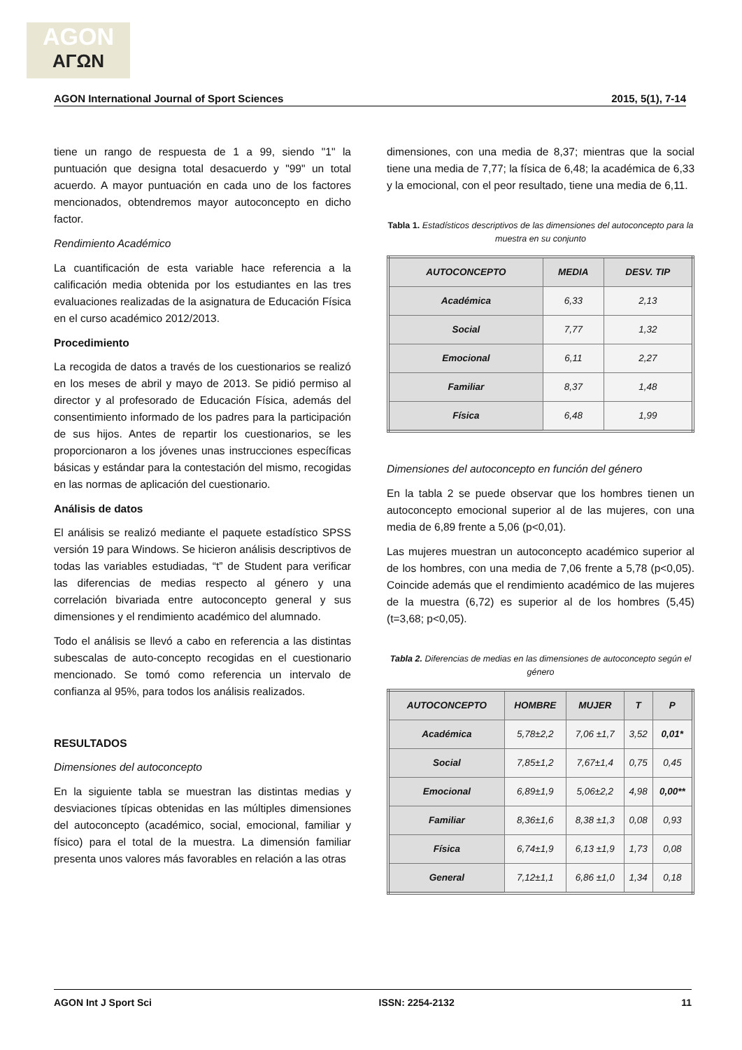AGON
ΑΓΩΝ
AGON International Journal of Sport Sciences 2015, 5(1), 7-14
tiene un rango de respuesta de 1 a 99, siendo "1" la puntuación que designa total desacuerdo y "99" un total acuerdo. A mayor puntuación en cada uno de los factores mencionados, obtendremos mayor autoconcepto en dicho factor.
Rendimiento Académico
La cuantificación de esta variable hace referencia a la calificación media obtenida por los estudiantes en las tres evaluaciones realizadas de la asignatura de Educación Física en el curso académico 2012/2013.
Procedimiento
La recogida de datos a través de los cuestionarios se realizó en los meses de abril y mayo de 2013. Se pidió permiso al director y al profesorado de Educación Física, además del consentimiento informado de los padres para la participación de sus hijos. Antes de repartir los cuestionarios, se les proporcionaron a los jóvenes unas instrucciones específicas básicas y estándar para la contestación del mismo, recogidas en las normas de aplicación del cuestionario.
Análisis de datos
El análisis se realizó mediante el paquete estadístico SPSS versión 19 para Windows. Se hicieron análisis descriptivos de todas las variables estudiadas, “t” de Student para verificar las diferencias de medias respecto al género y una correlación bivariada entre autoconcepto general y sus dimensiones y el rendimiento académico del alumnado.
Todo el análisis se llevó a cabo en referencia a las distintas subescalas de auto-concepto recogidas en el cuestionario mencionado. Se tomó como referencia un intervalo de confianza al 95%, para todos los análisis realizados.
RESULTADOS
Dimensiones del autoconcepto
En la siguiente tabla se muestran las distintas medias y desviaciones típicas obtenidas en las múltiples dimensiones del autoconcepto (académico, social, emocional, familiar y físico) para el total de la muestra. La dimensión familiar presenta unos valores más favorables en relación a las otras
dimensiones, con una media de 8,37; mientras que la social tiene una media de 7,77; la física de 6,48; la académica de 6,33 y la emocional, con el peor resultado, tiene una media de 6,11.
Tabla 1. Estadísticos descriptivos de las dimensiones del autoconcepto para la muestra en su conjunto
| AUTOCONCEPTO | MEDIA | DESV. TIP |
| --- | --- | --- |
| Académica | 6,33 | 2,13 |
| Social | 7,77 | 1,32 |
| Emocional | 6,11 | 2,27 |
| Familiar | 8,37 | 1,48 |
| Física | 6,48 | 1,99 |
Dimensiones del autoconcepto en función del género
En la tabla 2 se puede observar que los hombres tienen un autoconcepto emocional superior al de las mujeres, con una media de 6,89 frente a 5,06 (p<0,01).
Las mujeres muestran un autoconcepto académico superior al de los hombres, con una media de 7,06 frente a 5,78 (p<0,05). Coincide además que el rendimiento académico de las mujeres de la muestra (6,72) es superior al de los hombres (5,45) (t=3,68; p<0,05).
Tabla 2. Diferencias de medias en las dimensiones de autoconcepto según el género
| AUTOCONCEPTO | HOMBRE | MUJER | T | P |
| --- | --- | --- | --- | --- |
| Académica | 5,78±2,2 | 7,06 ±1,7 | 3,52 | 0,01* |
| Social | 7,85±1,2 | 7,67±1,4 | 0,75 | 0,45 |
| Emocional | 6,89±1,9 | 5,06±2,2 | 4,98 | 0,00** |
| Familiar | 8,36±1,6 | 8,38 ±1,3 | 0,08 | 0,93 |
| Física | 6,74±1,9 | 6,13 ±1,9 | 1,73 | 0,08 |
| General | 7,12±1,1 | 6,86 ±1,0 | 1,34 | 0,18 |
AGON Int J Sport Sci ISSN: 2254-2132 11